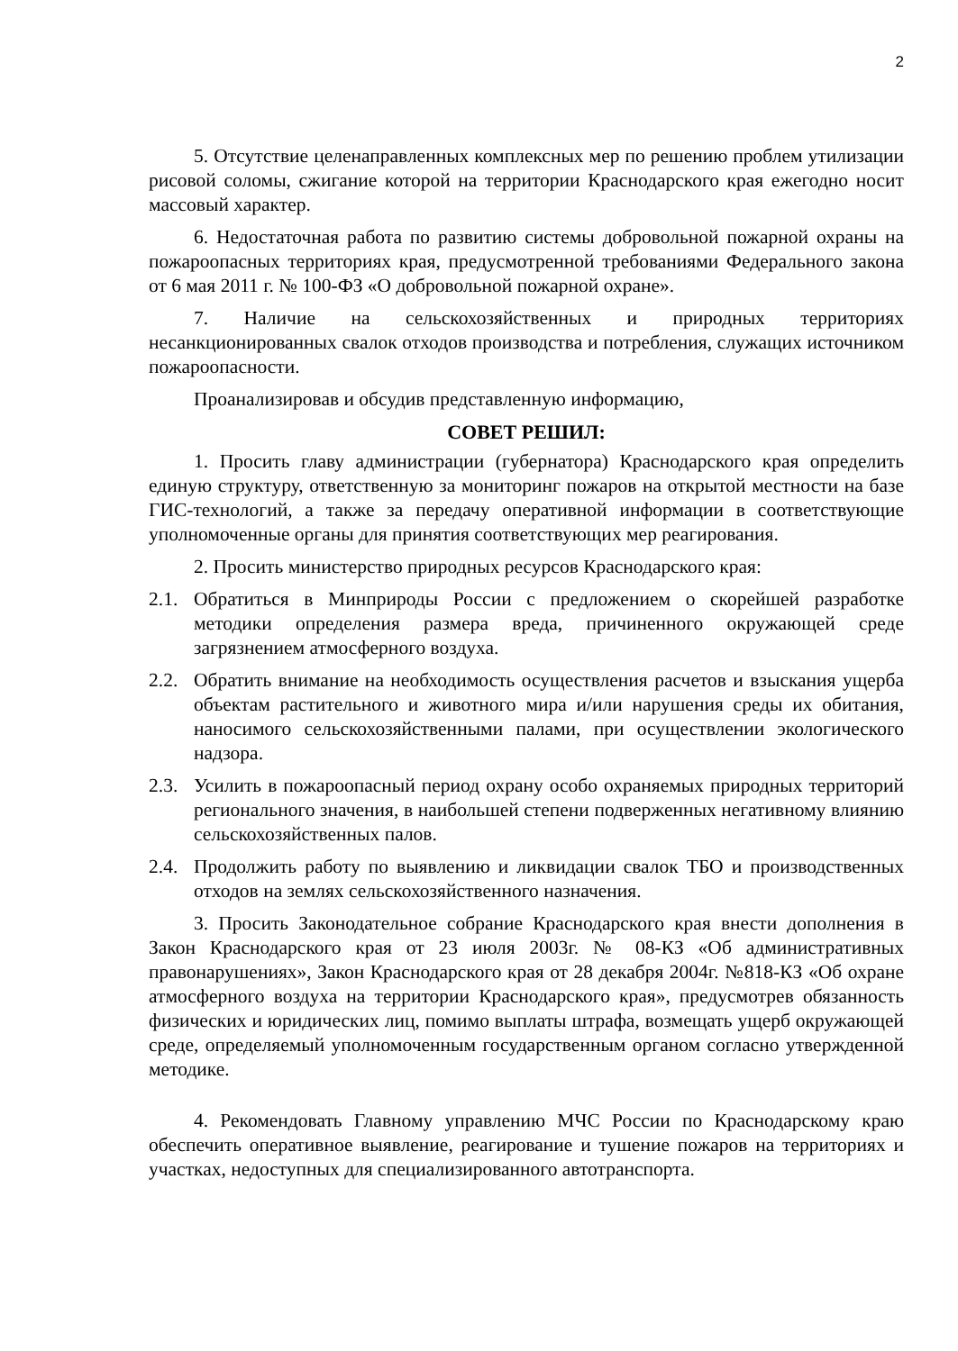2
5. Отсутствие целенаправленных комплексных мер по решению проблем утилизации рисовой соломы, сжигание которой на территории Краснодарского края ежегодно носит массовый характер.
6. Недостаточная работа по развитию системы добровольной пожарной охраны на пожароопасных территориях края, предусмотренной требованиями Федерального закона от 6 мая 2011 г. № 100-ФЗ «О добровольной пожарной охране».
7. Наличие на сельскохозяйственных и природных территориях несанкционированных свалок отходов производства и потребления, служащих источником пожароопасности.
Проанализировав и обсудив представленную информацию,
СОВЕТ РЕШИЛ:
1. Просить главу администрации (губернатора) Краснодарского края определить единую структуру, ответственную за мониторинг пожаров на открытой местности на базе ГИС-технологий, а также за передачу оперативной информации в соответствующие уполномоченные органы для принятия соответствующих мер реагирования.
2. Просить министерство природных ресурсов Краснодарского края:
2.1. Обратиться в Минприроды России с предложением о скорейшей разработке методики определения размера вреда, причиненного окружающей среде загрязнением атмосферного воздуха.
2.2. Обратить внимание на необходимость осуществления расчетов и взыскания ущерба объектам растительного и животного мира и/или нарушения среды их обитания, наносимого сельскохозяйственными палами, при осуществлении экологического надзора.
2.3. Усилить в пожароопасный период охрану особо охраняемых природных территорий регионального значения, в наибольшей степени подверженных негативному влиянию сельскохозяйственных палов.
2.4. Продолжить работу по выявлению и ликвидации свалок ТБО и производственных отходов на землях сельскохозяйственного назначения.
3. Просить Законодательное собрание Краснодарского края внести дополнения в Закон Краснодарского края от 23 июля 2003г. № 08-КЗ «Об административных правонарушениях», Закон Краснодарского края от 28 декабря 2004г. №818-КЗ «Об охране атмосферного воздуха на территории Краснодарского края», предусмотрев обязанность физических и юридических лиц, помимо выплаты штрафа, возмещать ущерб окружающей среде, определяемый уполномоченным государственным органом согласно утвержденной методике.
4. Рекомендовать Главному управлению МЧС России по Краснодарскому краю обеспечить оперативное выявление, реагирование и тушение пожаров на территориях и участках, недоступных для специализированного автотранспорта.